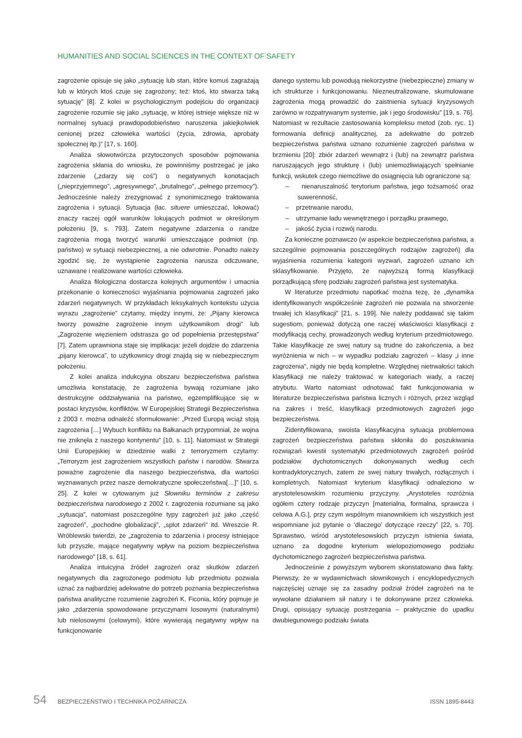HUMANITIES AND SOCIAL SCIENCES IN THE CONTEXT OF SAFETY
zagrożenie opisuje się jako „sytuację lub stan, które komuś zagrażają lub w których ktoś czuje się zagrożony; też: ktoś, kto stwarza taką sytuację” [8]. Z kolei w psychologicznym podejściu do organizacji zagrożenie rozumie się jako „sytuację, w której istnieje większe niż w normalnej sytuacji prawdopodobieństwo naruszenia jakiejkolwiek cenionej przez człowieka wartości (życia, zdrowia, aprobaty społecznej itp.)” [17, s. 160].
Analiza słowotwórcza przytoczonych sposobów pojmowania zagrożenia skłania do wniosku, że powinniśmy postrzegać je jako zdarzenie („zdarzy się coś”) o negatywnych konotacjach („nieprzyjemnego”, „agresywnego”, „brutalnego”, „pełnego przemocy”). Jednocześnie należy zrezygnować z synonimicznego traktowania zagrożenia i sytuacji. Sytuacja (łac. situere umieszczać, lokować) znaczy raczej ogół warunków lokujących podmiot w określonym położeniu [9, s. 793]. Zatem negatywne zdarzenia o randze zagrożenia mogą tworzyć warunki umieszczające podmiot (np. państwo) w sytuacji niebezpiecznej, a nie odwrotnie. Ponadto należy zgodzić się, że wystąpienie zagrożenia narusza odczuwane, uznawane i realizowane wartości człowieka.
Analiza filologiczna dostarcza kolejnych argumentów i umacnia przekonanie o konieczności wyjaśniania pojmowania zagrożeń jako zdarzeń negatywnych. W przykładach leksykalnych kontekstu użycia wyrazu „zagrożenie” czytamy, między innymi, że: „Pijany kierowca tworzy poważne zagrożenie innym użytkownikom drogi” lub „Zagrożenie więzieniem odstrasza go od popełnienia przestępstwa” [7]. Zatem uprawniona staje się implikacja: jeżeli dojdzie do zdarzenia „pijany kierowca”, to użytkownicy drogi znajdą się w niebezpiecznym położeniu.
Z kolei analiza indukcyjna obszaru bezpieczeństwa państwa umożliwia konstatację, że zagrożenia bywają rozumiane jako destrukcyjne oddziaływania na państwo, egzemplifikujące się w postaci kryzysów, konfliktów. W Europejskiej Strategii Bezpieczeństwa z 2003 r. można odnaleźć sformułowanie: „Przed Europą wciąż stoją zagrożenia […] Wybuch konfliktu na Bałkanach przypomniał, że wojna nie zniknęła z naszego kontynentu” [10, s. 11]. Natomiast w Strategii Unii Europejskiej w dziedzinie walki z terroryzmem czytamy: „Terroryzm jest zagrożeniem wszystkich państw i narodów. Stwarza poważne zagrożenie dla naszego bezpieczeństwa, dla wartości wyznawanych przez nasze demokratyczne społeczeństwa[…]” [10, s. 25]. Z kolei w cytowanym już Słowniku terminów z zakresu bezpieczeństwa narodowego z 2002 r. zagrożenia rozumiane są jako „sytuacja”, natomiast poszczególne typy zagrożeń już jako „część zagrożeń”, „pochodne globalizacji”, „splot zdarzeń” itd. Wreszcie R. Wróblewski twierdzi, że „zagrożenia to zdarzenia i procesy istniejące lub przyszłe, mające negatywny wpływ na poziom bezpieczeństwa narodowego” [18, s. 61].
Analiza intuicyjna źródeł zagrożeń oraz skutków zdarzeń negatywnych dla zagrożonego podmiotu lub przedmiotu pozwala uznać za najbardziej adekwatne do potrzeb poznania bezpieczeństwa państwa analityczne rozumienie zagrożeń K. Ficonia, który pojmuje je jako „zdarzenia spowodowane przyczynami losowymi (naturalnymi) lub nielosowymi (celowymi), które wywierają negatywny wpływ na funkcjonowanie
danego systemu lub powodują niekorzystne (niebezpieczne) zmiany w ich strukturze i funkcjonowaniu. Niezneutralizowane, skumulowane zagrożenia mogą prowadzić do zaistnienia sytuacji kryzysowych zarówno w rozpatrywanym systemie, jak i jego środowisku” [19, s. 76]. Natomiast w rezultacie zastosowania kompleksu metod (zob. ryc. 1) formowania definicji analitycznej, za adekwatne do potrzeb bezpieczeństwa państwa uznano rozumienie zagrożeń państwa w brzmieniu [20]: zbiór zdarzeń wewnątrz i (lub) na zewnątrz państwa naruszających jego strukturę i (lub) uniemożliwiających spełnianie funkcji, wskutek czego niemożliwe do osiągnięcia lub ograniczone są:
– nienaruszalność terytorium państwa, jego tożsamość oraz suwerenność,
– przetrwanie narodu,
– utrzymanie ładu wewnętrznego i porządku prawnego,
– jakość życia i rozwój narodu.
Za konieczne poznawczo (w aspekcie bezpieczeństwa państwa, a szczególnie pojmowania poszczególnych rodzajów zagrożeń) dla wyjaśnienia rozumienia kategorii wyzwań, zagrożeń uznano ich sklasyfikowanie. Przyjęto, że najwyższą formą klasyfikacji porządkującą sferę podziału zagrożeń państwa jest systematyka.
W literaturze przedmiotu napotkać można tezę, że „dynamika identyfikowanych współcześnie zagrożeń nie pozwala na stworzenie trwałej ich klasyfikacji” [21, s. 199]. Nie należy poddawać się takim sugestiom, ponieważ dotyczą one raczej właściwości klasyfikacji z modyfikacją cechy, prowadzonych według kryterium przedmiotowego. Takie klasyfikacje ze swej natury są trudne do zakończenia, a bez wyróżnienia w nich – w wypadku podziału zagrożeń – klasy „i inne zagrożenia”, nigdy nie będą kompletne. Względnej nietrwałości takich klasyfikacji nie należy traktować w kategoriach wady, a raczej atrybutu. Warto natomiast odnotować fakt funkcjonowania w literaturze bezpieczeństwa państwa licznych i różnych, przez wzgląd na zakres i treść, klasyfikacji przedmiotowych zagrożeń jego bezpieczeństwa.
Zidentyfikowana, swoista klasyfikacyjna sytuacja problemowa zagrożeń bezpieczeństwa państwa skłoniła do poszukiwania rozwiązań kwestii systematyki przedmiotowych zagrożeń pośród podziałów dychotomicznych dokonywanych według cech kontradyktorycznych, zatem ze swej natury trwałych, rozłącznych i kompletnych. Natomiast kryterium klasyfikacji odnaleziono w arystotelesowskim rozumieniu przyczyny. „Arystoteles rozróżnia ogółem cztery rodzaje przyczyn [materialna, formalna, sprawcza i celowa A.G.], przy czym wspólnym mianownikiem ich wszystkich jest wspomniane już pytanie o ‘dlaczego’ dotyczące rzeczy” [22, s. 70]. Sprawstwo, wśród arystotelesowskich przyczyn istnienia świata, uznano za dogodne kryterium wielopoziomowego podziału dychotomicznego zagrożeń bezpieczeństwa państwa.
Jednocześnie z powyższym wyborem skonstatowano dwa fakty. Pierwszy, że w wydawnictwach słownikowych i encyklopedycznych najczęściej uznaje się za zasadny podział źródeł zagrożeń na te wywołane działaniem sił natury i te dokonywane przez człowieka. Drugi, opisujący sytuację postrzegania – praktycznie do upadku dwubiegunowego podziału świata
54 BEZPIECZEŃSTWO I TECHNIKA POŻARNICZA ISSN 1895-8443